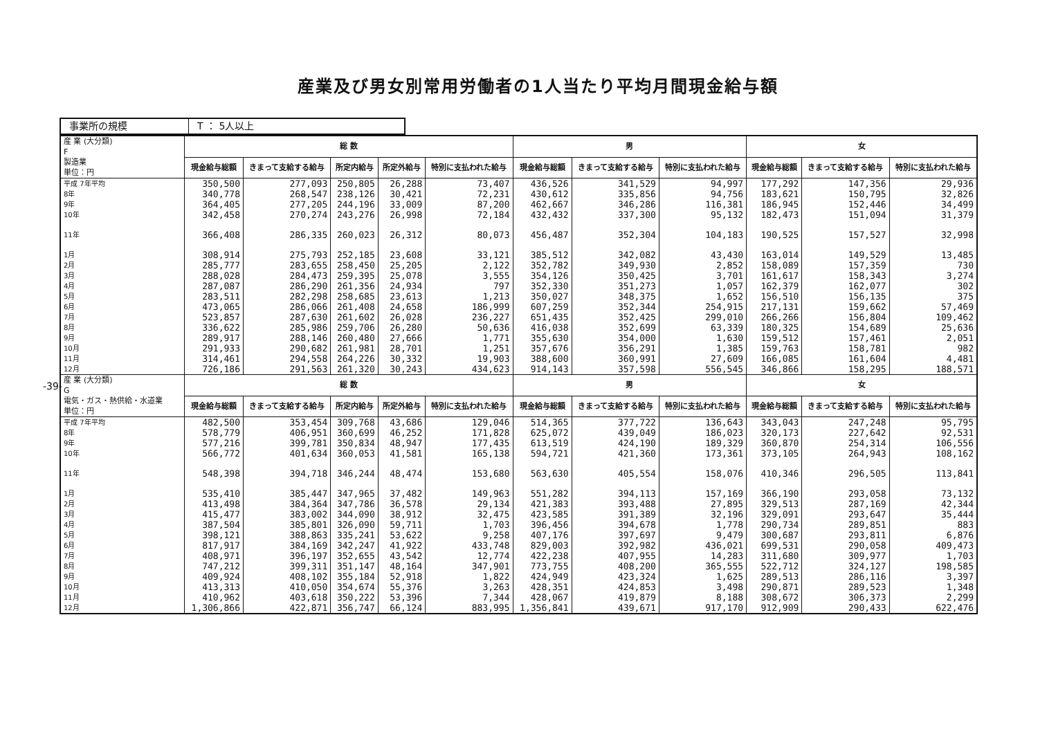産業及び男女別常用労働者の1人当たり平均月間現金給与額
-39-
| 事業所の規模 | T ： 5人以上 |
| 産 業 (大分類) F 製造業 単位：円 | 総 数 | | | | | 男 | | | 女 | | |
| --- | --- | --- | --- | --- | --- | --- | --- | --- | --- | --- | --- |
| | 現金給与総額 | きまって支給する給与 | 所定内給与 | 所定外給与 | 特別に支払われた給与 | 現金給与総額 | きまって支給する給与 | 特別に支払われた給与 | 現金給与総額 | きまって支給する給与 | 特別に支払われた給与 |
| 平成 7年平均 | 350,500 | 277,093 | 250,805 | 26,288 | 73,407 | 436,526 | 341,529 | 94,997 | 177,292 | 147,356 | 29,936 |
| 8年 | 340,778 | 268,547 | 238,126 | 30,421 | 72,231 | 430,612 | 335,856 | 94,756 | 183,621 | 150,795 | 32,826 |
| 9年 | 364,405 | 277,205 | 244,196 | 33,009 | 87,200 | 462,667 | 346,286 | 116,381 | 186,945 | 152,446 | 34,499 |
| 10年 | 342,458 | 270,274 | 243,276 | 26,998 | 72,184 | 432,432 | 337,300 | 95,132 | 182,473 | 151,094 | 31,379 |
| 11年 | 366,408 | 286,335 | 260,023 | 26,312 | 80,073 | 456,487 | 352,304 | 104,183 | 190,525 | 157,527 | 32,998 |
| 1月 | 308,914 | 275,793 | 252,185 | 23,608 | 33,121 | 385,512 | 342,082 | 43,430 | 163,014 | 149,529 | 13,485 |
| 2月 | 285,777 | 283,655 | 258,450 | 25,205 | 2,122 | 352,782 | 349,930 | 2,852 | 158,089 | 157,359 | 730 |
| 3月 | 288,028 | 284,473 | 259,395 | 25,078 | 3,555 | 354,126 | 350,425 | 3,701 | 161,617 | 158,343 | 3,274 |
| 4月 | 287,087 | 286,290 | 261,356 | 24,934 | 797 | 352,330 | 351,273 | 1,057 | 162,379 | 162,077 | 302 |
| 5月 | 283,511 | 282,298 | 258,685 | 23,613 | 1,213 | 350,027 | 348,375 | 1,652 | 156,510 | 156,135 | 375 |
| 6月 | 473,065 | 286,066 | 261,408 | 24,658 | 186,999 | 607,259 | 352,344 | 254,915 | 217,131 | 159,662 | 57,469 |
| 7月 | 523,857 | 287,630 | 261,602 | 26,028 | 236,227 | 651,435 | 352,425 | 299,010 | 266,266 | 156,804 | 109,462 |
| 8月 | 336,622 | 285,986 | 259,706 | 26,280 | 50,636 | 416,038 | 352,699 | 63,339 | 180,325 | 154,689 | 25,636 |
| 9月 | 289,917 | 288,146 | 260,480 | 27,666 | 1,771 | 355,630 | 354,000 | 1,630 | 159,512 | 157,461 | 2,051 |
| 10月 | 291,933 | 290,682 | 261,981 | 28,701 | 1,251 | 357,676 | 356,291 | 1,385 | 159,763 | 158,781 | 982 |
| 11月 | 314,461 | 294,558 | 264,226 | 30,332 | 19,903 | 388,600 | 360,991 | 27,609 | 166,085 | 161,604 | 4,481 |
| 12月 | 726,186 | 291,563 | 261,320 | 30,243 | 434,623 | 914,143 | 357,598 | 556,545 | 346,866 | 158,295 | 188,571 |
| 産 業 (大分類) G 電気・ガス・熱供給・水道業 単位：円 | 総 数 | | | | | 男 | | | 女 | | |
| | 現金給与総額 | きまって支給する給与 | 所定内給与 | 所定外給与 | 特別に支払われた給与 | 現金給与総額 | きまって支給する給与 | 特別に支払われた給与 | 現金給与総額 | きまって支給する給与 | 特別に支払われた給与 |
| 平成 7年平均 | 482,500 | 353,454 | 309,768 | 43,686 | 129,046 | 514,365 | 377,722 | 136,643 | 343,043 | 247,248 | 95,795 |
| 8年 | 578,779 | 406,951 | 360,699 | 46,252 | 171,828 | 625,072 | 439,049 | 186,023 | 320,173 | 227,642 | 92,531 |
| 9年 | 577,216 | 399,781 | 350,834 | 48,947 | 177,435 | 613,519 | 424,190 | 189,329 | 360,870 | 254,314 | 106,556 |
| 10年 | 566,772 | 401,634 | 360,053 | 41,581 | 165,138 | 594,721 | 421,360 | 173,361 | 373,105 | 264,943 | 108,162 |
| 11年 | 548,398 | 394,718 | 346,244 | 48,474 | 153,680 | 563,630 | 405,554 | 158,076 | 410,346 | 296,505 | 113,841 |
| 1月 | 535,410 | 385,447 | 347,965 | 37,482 | 149,963 | 551,282 | 394,113 | 157,169 | 366,190 | 293,058 | 73,132 |
| 2月 | 413,498 | 384,364 | 347,786 | 36,578 | 29,134 | 421,383 | 393,488 | 27,895 | 329,513 | 287,169 | 42,344 |
| 3月 | 415,477 | 383,002 | 344,090 | 38,912 | 32,475 | 423,585 | 391,389 | 32,196 | 329,091 | 293,647 | 35,444 |
| 4月 | 387,504 | 385,801 | 326,090 | 59,711 | 1,703 | 396,456 | 394,678 | 1,778 | 290,734 | 289,851 | 883 |
| 5月 | 398,121 | 388,863 | 335,241 | 53,622 | 9,258 | 407,176 | 397,697 | 9,479 | 300,687 | 293,811 | 6,876 |
| 6月 | 817,917 | 384,169 | 342,247 | 41,922 | 433,748 | 829,003 | 392,982 | 436,021 | 699,531 | 290,058 | 409,473 |
| 7月 | 408,971 | 396,197 | 352,655 | 43,542 | 12,774 | 422,238 | 407,955 | 14,283 | 311,680 | 309,977 | 1,703 |
| 8月 | 747,212 | 399,311 | 351,147 | 48,164 | 347,901 | 773,755 | 408,200 | 365,555 | 522,712 | 324,127 | 198,585 |
| 9月 | 409,924 | 408,102 | 355,184 | 52,918 | 1,822 | 424,949 | 423,324 | 1,625 | 289,513 | 286,116 | 3,397 |
| 10月 | 413,313 | 410,050 | 354,674 | 55,376 | 3,263 | 428,351 | 424,853 | 3,498 | 290,871 | 289,523 | 1,348 |
| 11月 | 410,962 | 403,618 | 350,222 | 53,396 | 7,344 | 428,067 | 419,879 | 8,188 | 308,672 | 306,373 | 2,299 |
| 12月 | 1,306,866 | 422,871 | 356,747 | 66,124 | 883,995 | 1,356,841 | 439,671 | 917,170 | 912,909 | 290,433 | 622,476 |